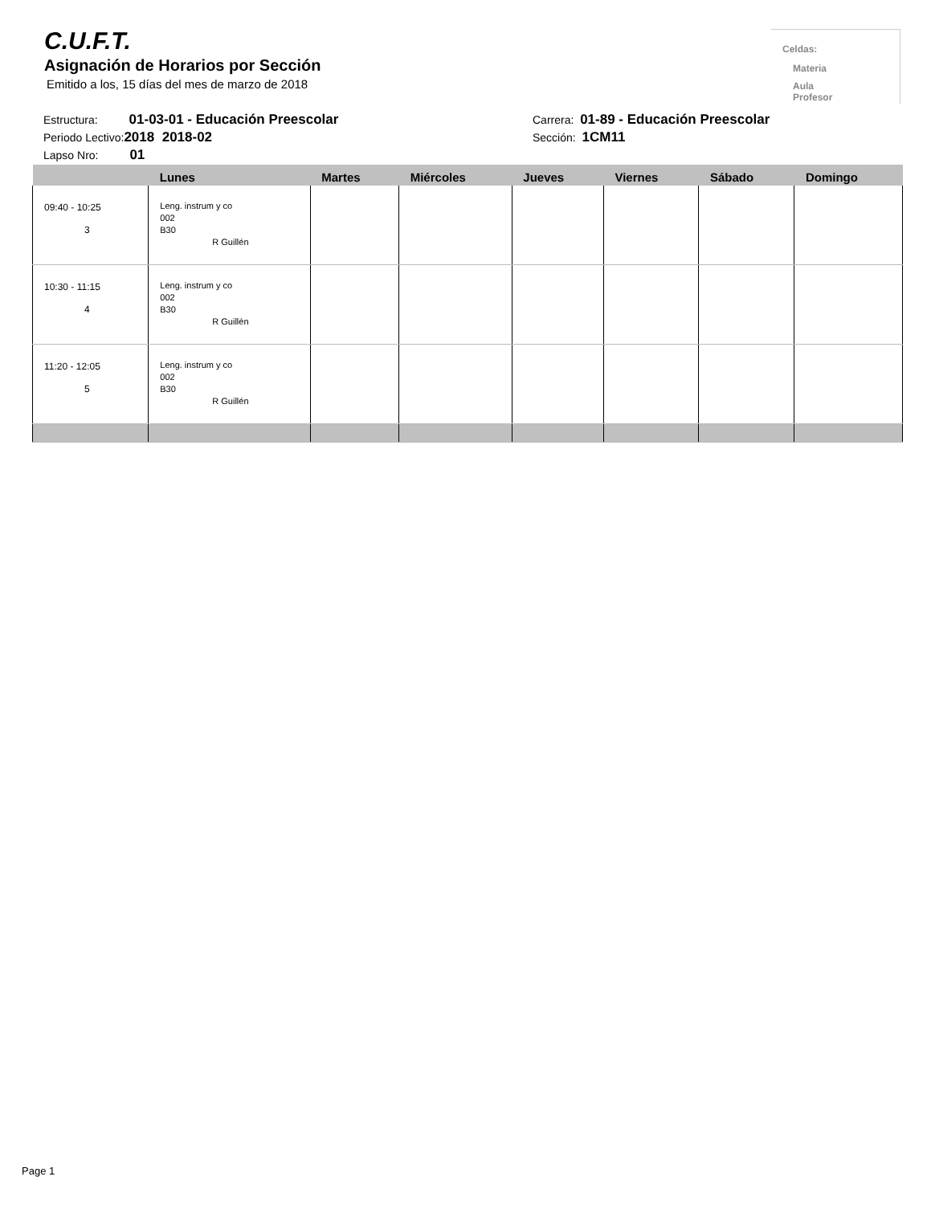C.U.F.T.
Asignación de Horarios por Sección
Emitido a los, 15 días del mes de marzo de 2018
Celdas:
Materia
Aula
Profesor
Estructura: 01-03-01 - Educación Preescolar
Periodo Lectivo:2018 2018-02
Lapso Nro: 01
Carrera: 01-89 - Educación Preescolar
Sección: 1CM11
| | Lunes | Martes | Miércoles | Jueves | Viernes | Sábado | Domingo |
| --- | --- | --- | --- | --- | --- | --- | --- |
| 09:40 - 10:25 3 | Leng. instrum y co 002 B30 R Guillén | | | | | | |
| 10:30 - 11:15 4 | Leng. instrum y co 002 B30 R Guillén | | | | | | |
| 11:20 - 12:05 5 | Leng. instrum y co 002 B30 R Guillén | | | | | | |
Page 1